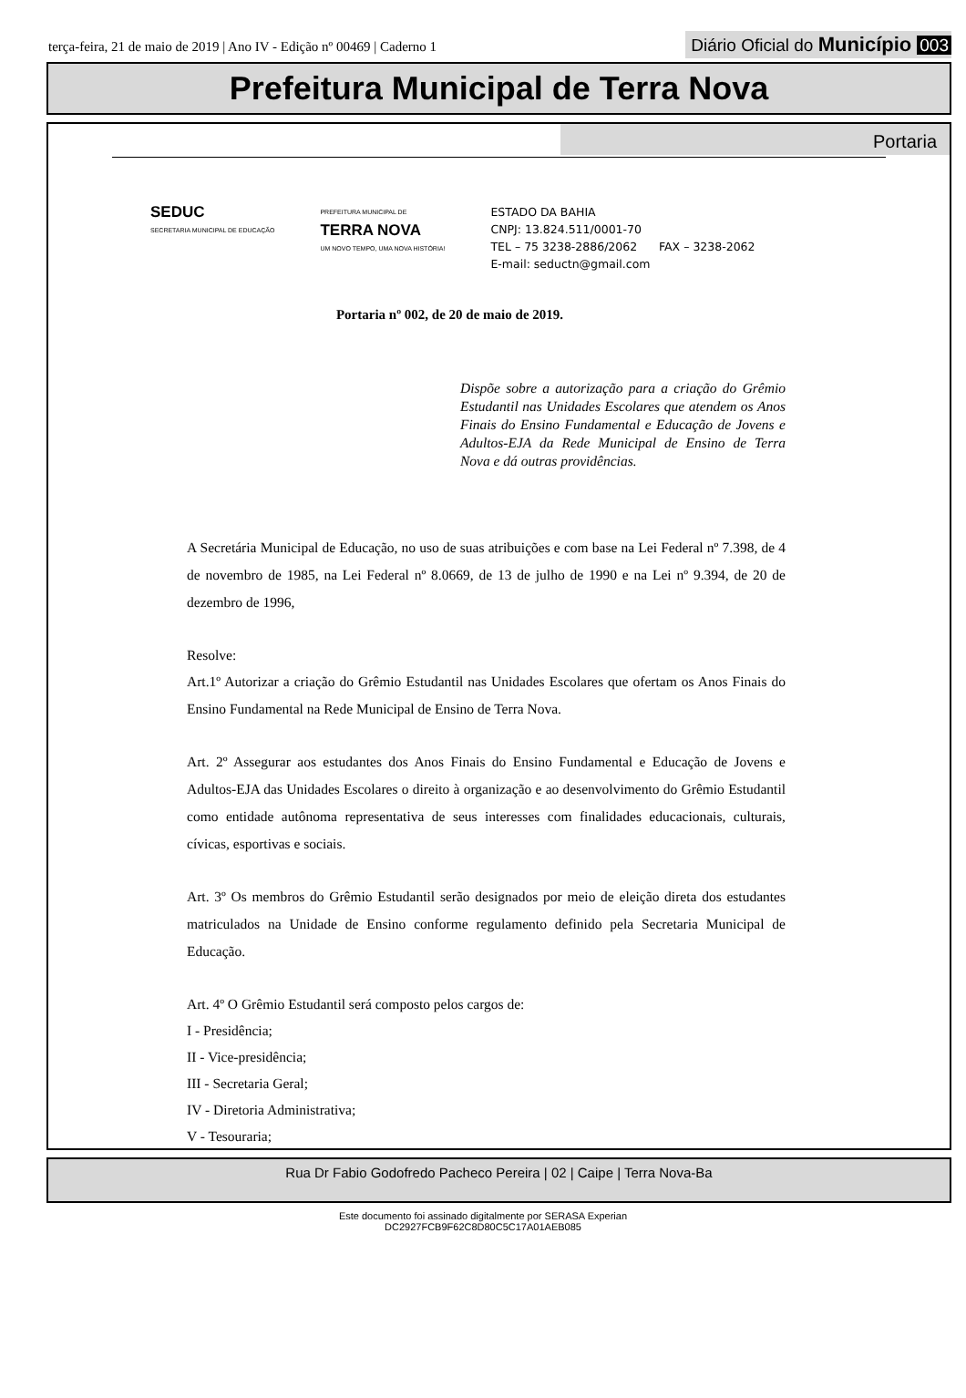terça-feira, 21 de maio de 2019 | Ano IV - Edição nº 00469 | Caderno 1
Diário Oficial do Município 003
Prefeitura Municipal de Terra Nova
Portaria
SEDUC
SECRETARIA MUNICIPAL DE EDUCAÇÃO
PREFEITURA MUNICIPAL DE
TERRA NOVA
UM NOVO TEMPO, UMA NOVA HISTÓRIA!
ESTADO DA BAHIA
CNPJ: 13.824.511/0001-70
TEL – 75 3238-2886/2062 FAX – 3238-2062
E-mail: seductn@gmail.com
Portaria nº 002, de 20 de maio de 2019.
Dispõe sobre a autorização para a criação do Grêmio Estudantil nas Unidades Escolares que atendem os Anos Finais do Ensino Fundamental e Educação de Jovens e Adultos-EJA da Rede Municipal de Ensino de Terra Nova e dá outras providências.
A Secretária Municipal de Educação, no uso de suas atribuições e com base na Lei Federal nº 7.398, de 4 de novembro de 1985, na Lei Federal nº 8.0669, de 13 de julho de 1990 e na Lei nº 9.394, de 20 de dezembro de 1996,
Resolve:
Art.1º Autorizar a criação do Grêmio Estudantil nas Unidades Escolares que ofertam os Anos Finais do Ensino Fundamental na Rede Municipal de Ensino de Terra Nova.
Art. 2º Assegurar aos estudantes dos Anos Finais do Ensino Fundamental e Educação de Jovens e Adultos-EJA das Unidades Escolares o direito à organização e ao desenvolvimento do Grêmio Estudantil como entidade autônoma representativa de seus interesses com finalidades educacionais, culturais, cívicas, esportivas e sociais.
Art. 3º Os membros do Grêmio Estudantil serão designados por meio de eleição direta dos estudantes matriculados na Unidade de Ensino conforme regulamento definido pela Secretaria Municipal de Educação.
Art. 4º O Grêmio Estudantil será composto pelos cargos de:
I - Presidência;
II - Vice-presidência;
III - Secretaria Geral;
IV - Diretoria Administrativa;
V - Tesouraria;
Rua Dr Fabio Godofredo Pacheco Pereira | 02 | Caipe | Terra Nova-Ba
Este documento foi assinado digitalmente por SERASA Experian
DC2927FCB9F62C8D80C5C17A01AEB085